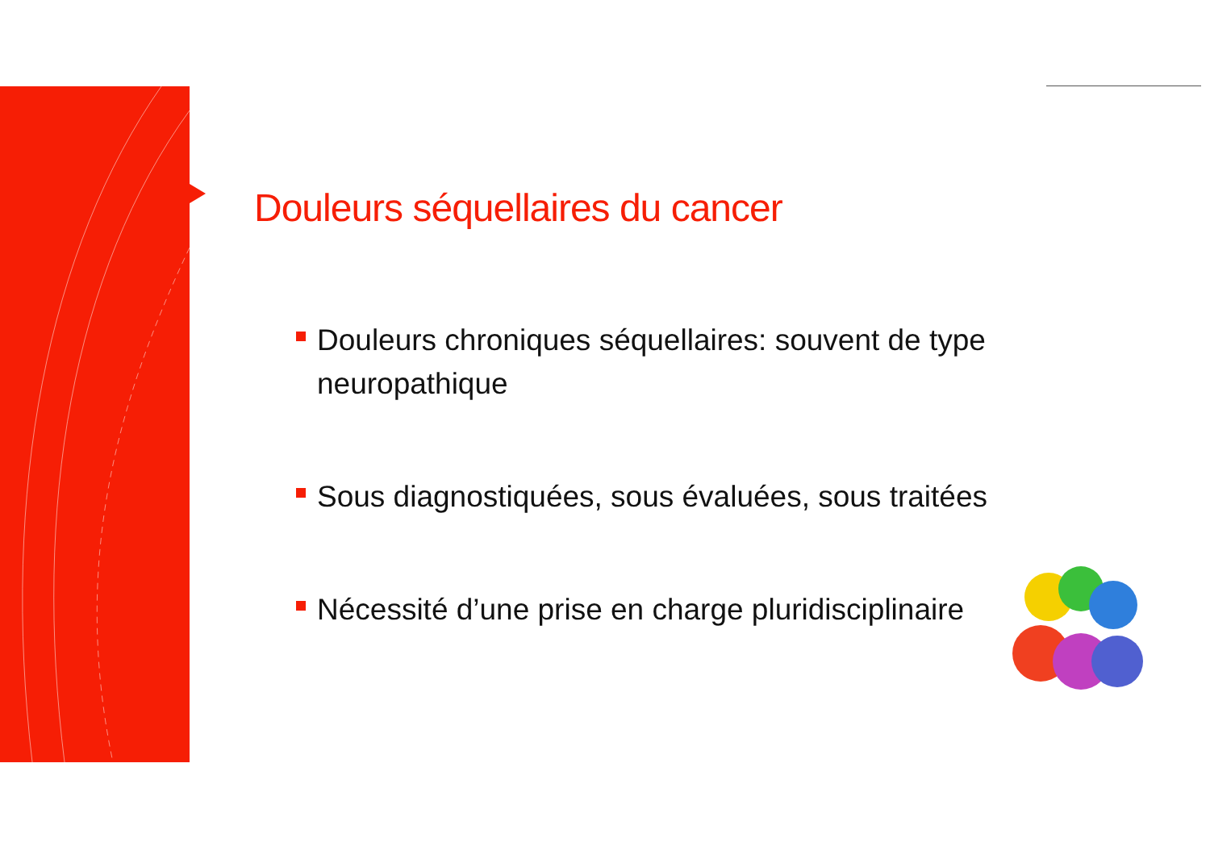Douleurs séquellaires du cancer
Douleurs chroniques séquellaires: souvent de type neuropathique
Sous diagnostiquées, sous évaluées, sous traitées
Nécessité d’une prise en charge pluridisciplinaire